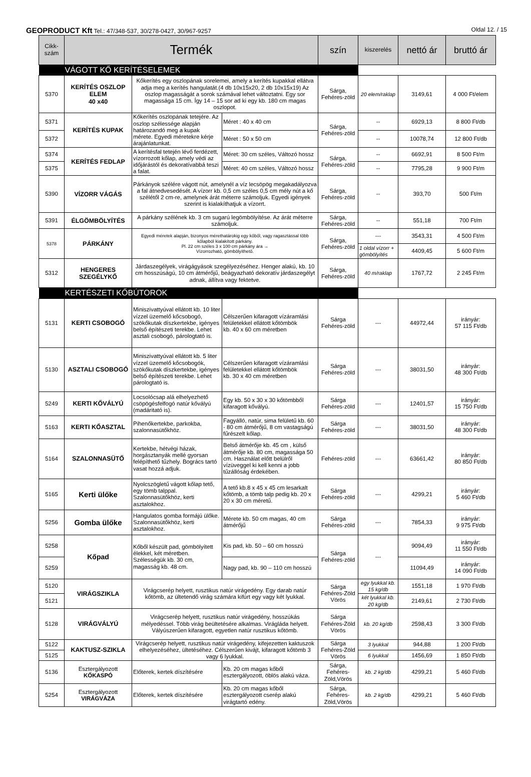GEOPRODUCT Kft Tel.: 47/348-537, 30/278-0427, 30/967-9257 Oldal 12. / 15
| Cikk-szám | Termék | | | szín | kiszerelés | nettó ár | bruttó ár |
| --- | --- | --- | --- | --- | --- | --- | --- |
| VÁGOTT KŐ KERÍTÉSELEMEK | | | | | | | |
| 5370 | KERÍTÉS OSZLOP ELEM 40 x40 | Kőkerítés egy oszlopának sorelemei, amely a kerítés kupakkal ellátva adja meg a kerítés hangulatát.(4 db 10x15x20, 2 db 10x15x19) Az oszlop magasságát a sorok számával lehet változtatni. Egy sor magassága 15 cm. Így 14 – 15 sor ad ki egy kb. 180 cm magas oszlopot. | | Sárga, Fehéres-zöld | 20 elem/raklap | 3149,61 | 4 000 Ft/elem |
| 5371 | KERÍTÉS KUPAK | Kőkerítés oszlopának tetejére. Az oszlop szélessége alapján határozandó meg a kupak mérete. Egyedi méretekre kérje árajánlatunkat. | Méret : 40 x 40 cm | Sárga, Fehéres-zöld | -- | 6929,13 | 8 800 Ft/db |
| 5372 | | | Méret : 50 x 50 cm | | -- | 10078,74 | 12 800 Ft/db |
| 5374 | KERÍTÉS FEDLAP | A kerítésfal tetején lévő ferdézett, vízorrozott kőlap, amely védi az időjárástól és dekoratívabbá teszi a falat. | Méret: 30 cm széles, Változó hossz | Sárga, Fehéres-zöld | -- | 6692,91 | 8 500 Ft/m |
| 5375 | | | Méret: 40 cm széles, Változó hossz | | -- | 7795,28 | 9 900 Ft/m |
| 5390 | VÍZORR VÁGÁS | Párkányok szélére vágott nút, amelynél a víz lecsöpög megakadályozva a fal átnedvesedését. A vízorr kb. 0,5 cm széles 0,5 cm mély nút a kő szélétől 2 cm-re, amelynek árát méterre számoljuk. Egyedi igények szerint is kialakíthatjuk a vízorrt. | | Sárga, Fehéres-zöld | -- | 393,70 | 500 Ft/m |
| 5391 | ÉLGÖMBÖLYÍTÉS | A párkány szélének kb. 3 cm sugarú legömbölyítése. Az árát méterre számoljuk. | | Sárga, Fehéres-zöld | -- | 551,18 | 700 Ft/m |
| 5378 | PÁRKÁNY | Egyedi méretek alapján, bizonyos mérethatárokig egy kőből, vagy ragasztással több kőlapból kialakított párkány. Pl. 22 cm széles 3 x 100 cm párkány ára → Vízorrozható, gömbölyíthető. | | Sárga, Fehéres-zöld | --- | 3543,31 | 4 500 Ft/m |
| | | | | | 1 oldal vízorr + gömbölyítés | 4409,45 | 5 600 Ft/m |
| 5312 | HENGERES SZEGÉLYKŐ | Járdaszegélyek, virágágyások szegélyezéséhez. Henger alakú, kb. 10 cm hosszúságú, 10 cm átmérőjű, beágyazható dekoratív járdaszegélyt adnak, állítva vagy fektetve. | | Sárga, Fehéres-zöld | 40 m/raklap | 1767,72 | 2 245 Ft/m |
| KERTÉSZETI KŐBÚTOROK | | | | | | | |
| 5131 | KERTI CSOBOGÓ | Miniszivattyúval ellátott kb. 10 liter vízzel üzemelő kőcsobogó, szökőkutak díszkertekbe, igényes belső építészeti terekbe. Lehet asztali csobogó, párologtató is. | Célszerűen kifaragott vízáramlási felületekkel ellátott kőtömbök kb. 40 x 60 cm méretben | Sárga Fehéres-zöld | --- | 44972,44 | irányár: 57 115 Ft/db |
| 5130 | ASZTALI CSOBOGÓ | Miniszivattyúval ellátott kb. 5 liter vízzel üzemelő kőcsobogók, szökőkutak díszkertekbe, igényes belső építészeti terekbe. Lehet párologtató is. | Célszerűen kifaragott vízáramlási felületekkel ellátott kőtömbök kb. 30 x 40 cm méretben | Sárga Fehéres-zöld | --- | 38031,50 | irányár: 48 300 Ft/db |
| 5249 | KERTI KŐVÁLYÚ | Locsolócsap alá elhelyezhető csöpögésfelfogó natúr kővályú (madáritató is). | Egy kb. 50 x 30 x 30 kőtömbből kifaragott kővályú. | Sárga Fehéres-zöld | --- | 12401,57 | irányár: 15 750 Ft/db |
| 5163 | KERTI KŐASZTAL | Pihenőkertekbe, parkokba, szalonnasütőkhöz. | Fagyálló, natúr, sima felületű kb. 60 - 80 cm átmérőjű, 8 cm vastagságú fűrészelt kőlap. | Sárga Fehéres-zöld | --- | 38031,50 | irányár: 48 300 Ft/db |
| 5164 | SZALONNASÜTŐ | Kertekbe, hétvégi házak, horgásztanyák mellé gyorsan felépíthető tűzhely. Bogrács tartó vasat hozzá adjuk. | Belső átmérője kb. 45 cm , külső átmérője kb. 80 cm, magassága 50 cm. Használat előtt belülről vízüveggel ki kell kenni a jobb tűzállóság érdekében. | Fehéres-zöld | --- | 63661,42 | irányár: 80 850 Ft/db |
| 5165 | Kerti ülőke | Nyolcszögletű vágott kőlap tető, egy tömb talppal. Szalonnasütőkhöz, kerti asztalokhoz. | A tető kb.8 x 45 x 45 cm lesarkalt kőtömb, a tömb talp pedig kb. 20 x 20 x 30 cm méretű. | Sárga Fehéres-zöld | --- | 4299,21 | irányár: 5 460 Ft/db |
| 5256 | Gomba ülőke | Hangulatos gomba formájú ülőke. Szalonnasütőkhöz, kerti asztalokhoz. | Mérete kb. 50 cm magas, 40 cm átmérőjű | Sárga Fehéres-zöld | --- | 7854,33 | irányár: 9 975 Ft/db |
| 5258 | Kőpad | Kőből készült pad, gömbölyített élekkel, két méretben. Szélességük kb. 30 cm, magasság kb. 48 cm. | Kis pad, kb. 50 – 60 cm hosszú | Sárga Fehéres-zöld | --- | 9094,49 | irányár: 11 550 Ft/db |
| 5259 | | | Nagy pad, kb. 90 – 110 cm hosszú | | | 11094,49 | irányár: 14 090 Ft/db |
| 5120 | VIRÁGSZIKLA | Virágcserép helyett, rusztikus natúr virágedény. Egy darab natúr kőtömb, az ültetendő virág számára kifúrt egy vagy két lyukkal. | | Sárga Fehéres-Zöld Vörös | egy lyukkal kb. 15 kg/db | 1551,18 | 1 970 Ft/db |
| 5121 | | | | | két lyukkal kb. 20 kg/db | 2149,61 | 2 730 Ft/db |
| 5128 | VIRÁGVÁLYÚ | Virágcserép helyett, rusztikus natúr virágedény, hosszúkás mélyedéssel. Több virág beültetésére alkalmas. Virágláda helyett. Vályúszerűen kifaragott, egyetlen natúr rusztikus kőtömb. | | Sárga Fehéres-Zöld Vörös | kb. 20 kg/db | 2598,43 | 3 300 Ft/db |
| 5122 | KAKTUSZ-SZIKLA | Virágcserép helyett, rusztikus natúr virágedény, kifejezetten kaktuszok elhelyezéséhez, ültetéséhez. Célszerűen kivájt, kifaragott kőtömb 3 vagy 6 lyukkal. | | Sárga Fehéres-Zöld Vörös | 3 lyukkal | 944,88 | 1 200 Ft/db |
| 5125 | | | | | 6 lyukkal | 1456,69 | 1 850 Ft/db |
| 5136 | Esztergályozott KŐKASPÓ | Előterek, kertek díszítésére | Kb. 20 cm magas kőből esztergályozott, öblös alakú váza. | Sárga, Fehéres-Zöld,Vörös | kb. 2 kg/db | 4299,21 | 5 460 Ft/db |
| 5254 | Esztergályozott VIRÁGVÁZA | Előterek, kertek díszítésére | Kb. 20 cm magas kőből esztergályozott cserép alakú virágtartó edény. | Sárga, Fehéres-Zöld,Vörös | kb. 2 kg/db | 4299,21 | 5 460 Ft/db |